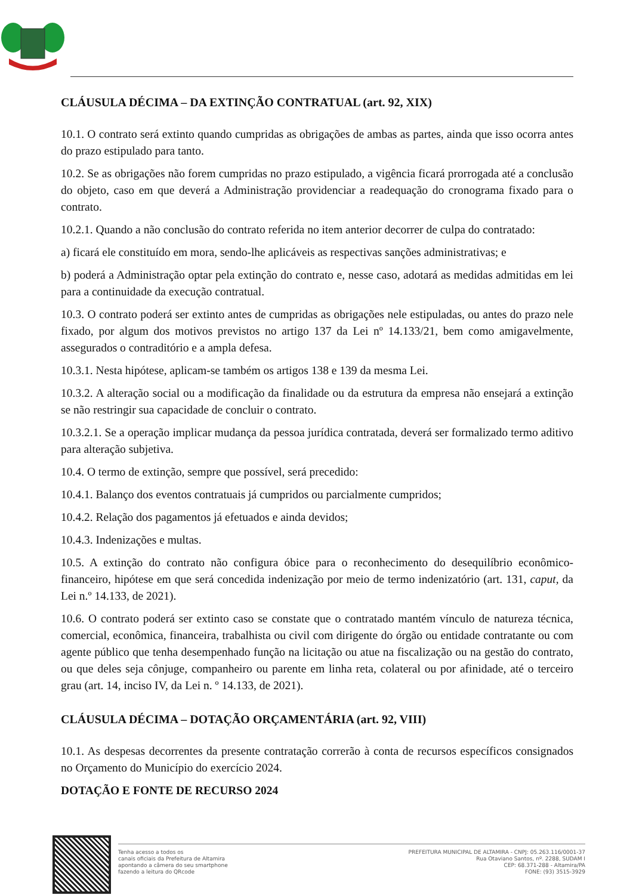CLÁUSULA DÉCIMA – DA EXTINÇÃO CONTRATUAL (art. 92, XIX)
10.1. O contrato será extinto quando cumpridas as obrigações de ambas as partes, ainda que isso ocorra antes do prazo estipulado para tanto.
10.2. Se as obrigações não forem cumpridas no prazo estipulado, a vigência ficará prorrogada até a conclusão do objeto, caso em que deverá a Administração providenciar a readequação do cronograma fixado para o contrato.
10.2.1. Quando a não conclusão do contrato referida no item anterior decorrer de culpa do contratado:
a) ficará ele constituído em mora, sendo-lhe aplicáveis as respectivas sanções administrativas; e
b) poderá a Administração optar pela extinção do contrato e, nesse caso, adotará as medidas admitidas em lei para a continuidade da execução contratual.
10.3. O contrato poderá ser extinto antes de cumpridas as obrigações nele estipuladas, ou antes do prazo nele fixado, por algum dos motivos previstos no artigo 137 da Lei nº 14.133/21, bem como amigavelmente, assegurados o contraditório e a ampla defesa.
10.3.1. Nesta hipótese, aplicam-se também os artigos 138 e 139 da mesma Lei.
10.3.2. A alteração social ou a modificação da finalidade ou da estrutura da empresa não ensejará a extinção se não restringir sua capacidade de concluir o contrato.
10.3.2.1. Se a operação implicar mudança da pessoa jurídica contratada, deverá ser formalizado termo aditivo para alteração subjetiva.
10.4. O termo de extinção, sempre que possível, será precedido:
10.4.1. Balanço dos eventos contratuais já cumpridos ou parcialmente cumpridos;
10.4.2. Relação dos pagamentos já efetuados e ainda devidos;
10.4.3. Indenizações e multas.
10.5. A extinção do contrato não configura óbice para o reconhecimento do desequilíbrio econômico-financeiro, hipótese em que será concedida indenização por meio de termo indenizatório (art. 131, caput, da Lei n.º 14.133, de 2021).
10.6. O contrato poderá ser extinto caso se constate que o contratado mantém vínculo de natureza técnica, comercial, econômica, financeira, trabalhista ou civil com dirigente do órgão ou entidade contratante ou com agente público que tenha desempenhado função na licitação ou atue na fiscalização ou na gestão do contrato, ou que deles seja cônjuge, companheiro ou parente em linha reta, colateral ou por afinidade, até o terceiro grau (art. 14, inciso IV, da Lei n. º 14.133, de 2021).
CLÁUSULA DÉCIMA – DOTAÇÃO ORÇAMENTÁRIA (art. 92, VIII)
10.1. As despesas decorrentes da presente contratação correrão à conta de recursos específicos consignados no Orçamento do Município do exercício 2024.
DOTAÇÃO E FONTE DE RECURSO 2024
Tenha acesso a todos os
canais oficiais da Prefeitura de Altamira
apontando a câmera do seu smartphone
fazendo a leitura do QRcode
PREFEITURA MUNICIPAL DE ALTAMIRA - CNPJ: 05.263.116/0001-37
Rua Otaviano Santos, nº. 2288, SUDAM I
CEP: 68.371-288 - Altamira/PA
FONE: (93) 3515-3929